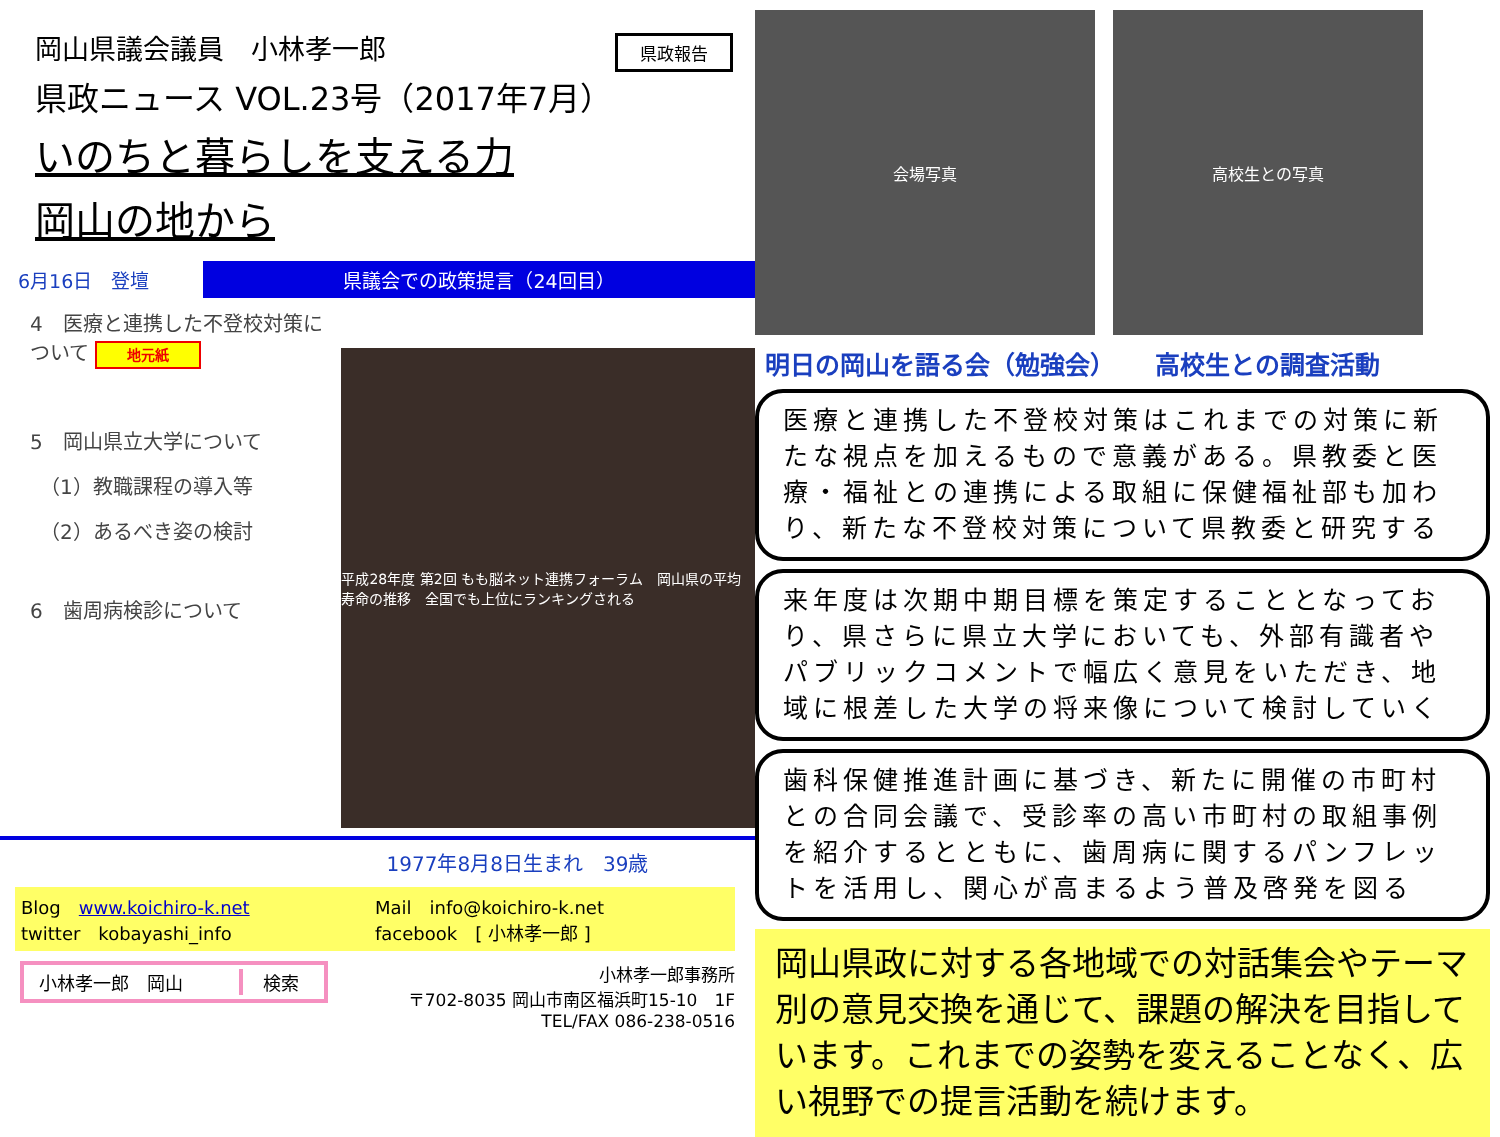県政報告
岡山県議会議員　小林孝一郎
県政ニュース VOL.23号（2017年7月）
いのちと暮らしを支える力
岡山の地から
6月16日　登壇
県議会での政策提言（24回目）
4　医療と連携した不登校対策について 地元紙
5　岡山県立大学について
　（1）教職課程の導入等
　（2）あるべき姿の検討
6　歯周病検診について
平成28年度 第2回 もも脳ネット連携フォーラム　岡山県の平均寿命の推移　全国でも上位にランキングされる
1977年8月8日生まれ　39歳
Blog　www.koichiro-k.net
twitter　kobayashi_info
Mail　info@koichiro-k.net
facebook　[ 小林孝一郎 ]
小林孝一郎　岡山 検索
小林孝一郎事務所
〒702-8035 岡山市南区福浜町15-10　1F
TEL/FAX 086-238-0516
会場写真 高校生との写真
明日の岡山を語る会（勉強会） 高校生との調査活動
医療と連携した不登校対策はこれまでの対策に新たな視点を加えるもので意義がある。県教委と医療・福祉との連携による取組に保健福祉部も加わり、新たな不登校対策について県教委と研究する
来年度は次期中期目標を策定することとなっており、県さらに県立大学においても、外部有識者やパブリックコメントで幅広く意見をいただき、地域に根差した大学の将来像について検討していく
歯科保健推進計画に基づき、新たに開催の市町村との合同会議で、受診率の高い市町村の取組事例を紹介するとともに、歯周病に関するパンフレットを活用し、関心が高まるよう普及啓発を図る
岡山県政に対する各地域での対話集会やテーマ別の意見交換を通じて、課題の解決を目指しています。これまでの姿勢を変えることなく、広い視野での提言活動を続けます。